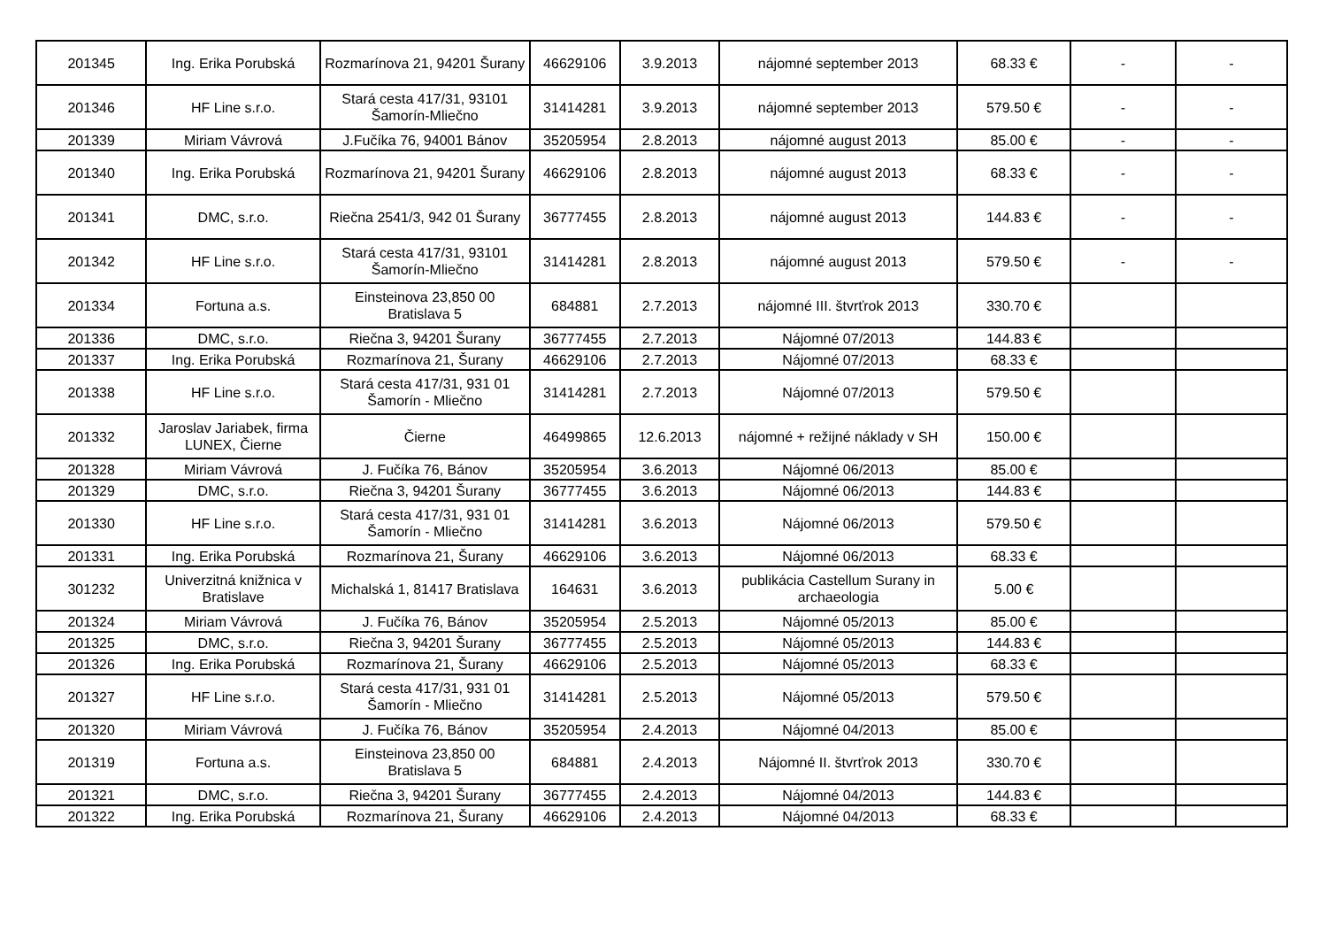| 201345 | Ing. Erika Porubská | Rozmarínova 21, 94201 Šurany | 46629106 | 3.9.2013 | nájomné september 2013 | 68.33 € | - | - |
| 201346 | HF Line s.r.o. | Stará cesta 417/31, 93101 Šamorín-Mliečno | 31414281 | 3.9.2013 | nájomné september 2013 | 579.50 € | - | - |
| 201339 | Miriam Vávrová | J.Fučíka 76, 94001 Bánov | 35205954 | 2.8.2013 | nájomné august 2013 | 85.00 € | - | - |
| 201340 | Ing. Erika Porubská | Rozmarínova 21, 94201 Šurany | 46629106 | 2.8.2013 | nájomné august 2013 | 68.33 € | - | - |
| 201341 | DMC, s.r.o. | Riečna 2541/3, 942 01 Šurany | 36777455 | 2.8.2013 | nájomné august 2013 | 144.83 € | - | - |
| 201342 | HF Line s.r.o. | Stará cesta 417/31, 93101 Šamorín-Mliečno | 31414281 | 2.8.2013 | nájomné august 2013 | 579.50 € | - | - |
| 201334 | Fortuna a.s. | Einsteinova 23,850 00 Bratislava 5 | 684881 | 2.7.2013 | nájomné III. štvrťrok 2013 | 330.70 € | | |
| 201336 | DMC, s.r.o. | Riečna 3, 94201 Šurany | 36777455 | 2.7.2013 | Nájomné 07/2013 | 144.83 € | | |
| 201337 | Ing. Erika Porubská | Rozmarínova 21, Šurany | 46629106 | 2.7.2013 | Nájomné 07/2013 | 68.33 € | | |
| 201338 | HF Line s.r.o. | Stará cesta 417/31, 931 01 Šamorín - Mliečno | 31414281 | 2.7.2013 | Nájomné 07/2013 | 579.50 € | | |
| 201332 | Jaroslav Jariabek, firma LUNEX, Čierne | Čierne | 46499865 | 12.6.2013 | nájomné + režijné náklady v SH | 150.00 € | | |
| 201328 | Miriam Vávrová | J. Fučíka 76, Bánov | 35205954 | 3.6.2013 | Nájomné 06/2013 | 85.00 € | | |
| 201329 | DMC, s.r.o. | Riečna 3, 94201 Šurany | 36777455 | 3.6.2013 | Nájomné 06/2013 | 144.83 € | | |
| 201330 | HF Line s.r.o. | Stará cesta 417/31, 931 01 Šamorín - Mliečno | 31414281 | 3.6.2013 | Nájomné 06/2013 | 579.50 € | | |
| 201331 | Ing. Erika Porubská | Rozmarínova 21, Šurany | 46629106 | 3.6.2013 | Nájomné 06/2013 | 68.33 € | | |
| 301232 | Univerzitná knižnica v Bratislave | Michalská 1, 81417 Bratislava | 164631 | 3.6.2013 | publikácia Castellum Surany in archaeologia | 5.00 € | | |
| 201324 | Miriam Vávrová | J. Fučíka 76, Bánov | 35205954 | 2.5.2013 | Nájomné 05/2013 | 85.00 € | | |
| 201325 | DMC, s.r.o. | Riečna 3, 94201 Šurany | 36777455 | 2.5.2013 | Nájomné 05/2013 | 144.83 € | | |
| 201326 | Ing. Erika Porubská | Rozmarínova 21, Šurany | 46629106 | 2.5.2013 | Nájomné 05/2013 | 68.33 € | | |
| 201327 | HF Line s.r.o. | Stará cesta 417/31, 931 01 Šamorín - Mliečno | 31414281 | 2.5.2013 | Nájomné 05/2013 | 579.50 € | | |
| 201320 | Miriam Vávrová | J. Fučíka 76, Bánov | 35205954 | 2.4.2013 | Nájomné 04/2013 | 85.00 € | | |
| 201319 | Fortuna a.s. | Einsteinova 23,850 00 Bratislava 5 | 684881 | 2.4.2013 | Nájomné II. štvrťrok 2013 | 330.70 € | | |
| 201321 | DMC, s.r.o. | Riečna 3, 94201 Šurany | 36777455 | 2.4.2013 | Nájomné 04/2013 | 144.83 € | | |
| 201322 | Ing. Erika Porubská | Rozmarínova 21, Šurany | 46629106 | 2.4.2013 | Nájomné 04/2013 | 68.33 € | | |